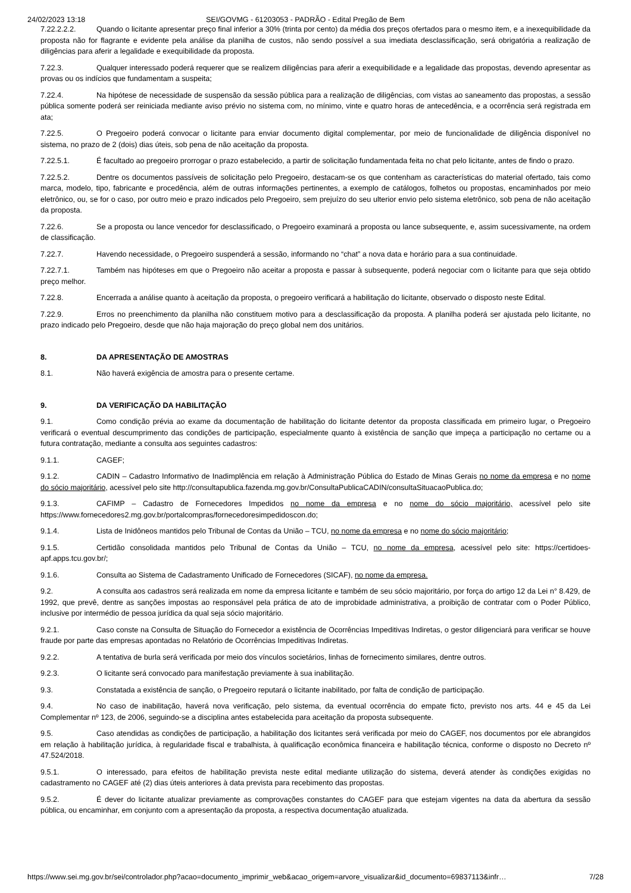24/02/2023 13:18 SEI/GOVMG - 61203053 - PADRÃO - Edital Pregão de Bem
7.22.2.2.2. Quando o licitante apresentar preço final inferior a 30% (trinta por cento) da média dos preços ofertados para o mesmo item, e a inexequibilidade da proposta não for flagrante e evidente pela análise da planilha de custos, não sendo possível a sua imediata desclassificação, será obrigatória a realização de diligências para aferir a legalidade e exequibilidade da proposta.
7.22.3. Qualquer interessado poderá requerer que se realizem diligências para aferir a exequibilidade e a legalidade das propostas, devendo apresentar as provas ou os indícios que fundamentam a suspeita;
7.22.4. Na hipótese de necessidade de suspensão da sessão pública para a realização de diligências, com vistas ao saneamento das propostas, a sessão pública somente poderá ser reiniciada mediante aviso prévio no sistema com, no mínimo, vinte e quatro horas de antecedência, e a ocorrência será registrada em ata;
7.22.5. O Pregoeiro poderá convocar o licitante para enviar documento digital complementar, por meio de funcionalidade de diligência disponível no sistema, no prazo de 2 (dois) dias úteis, sob pena de não aceitação da proposta.
7.22.5.1. É facultado ao pregoeiro prorrogar o prazo estabelecido, a partir de solicitação fundamentada feita no chat pelo licitante, antes de findo o prazo.
7.22.5.2. Dentre os documentos passíveis de solicitação pelo Pregoeiro, destacam-se os que contenham as características do material ofertado, tais como marca, modelo, tipo, fabricante e procedência, além de outras informações pertinentes, a exemplo de catálogos, folhetos ou propostas, encaminhados por meio eletrônico, ou, se for o caso, por outro meio e prazo indicados pelo Pregoeiro, sem prejuízo do seu ulterior envio pelo sistema eletrônico, sob pena de não aceitação da proposta.
7.22.6. Se a proposta ou lance vencedor for desclassificado, o Pregoeiro examinará a proposta ou lance subsequente, e, assim sucessivamente, na ordem de classificação.
7.22.7. Havendo necessidade, o Pregoeiro suspenderá a sessão, informando no “chat” a nova data e horário para a sua continuidade.
7.22.7.1. Também nas hipóteses em que o Pregoeiro não aceitar a proposta e passar à subsequente, poderá negociar com o licitante para que seja obtido preço melhor.
7.22.8. Encerrada a análise quanto à aceitação da proposta, o pregoeiro verificará a habilitação do licitante, observado o disposto neste Edital.
7.22.9. Erros no preenchimento da planilha não constituem motivo para a desclassificação da proposta. A planilha poderá ser ajustada pelo licitante, no prazo indicado pelo Pregoeiro, desde que não haja majoração do preço global nem dos unitários.
8. DA APRESENTAÇÃO DE AMOSTRAS
8.1. Não haverá exigência de amostra para o presente certame.
9. DA VERIFICAÇÃO DA HABILITAÇÃO
9.1. Como condição prévia ao exame da documentação de habilitação do licitante detentor da proposta classificada em primeiro lugar, o Pregoeiro verificará o eventual descumprimento das condições de participação, especialmente quanto à existência de sanção que impeça a participação no certame ou a futura contratação, mediante a consulta aos seguintes cadastros:
9.1.1. CAGEF;
9.1.2. CADIN – Cadastro Informativo de Inadimplência em relação à Administração Pública do Estado de Minas Gerais no nome da empresa e no nome do sócio majoritário, acessível pelo site http://consultapublica.fazenda.mg.gov.br/ConsultaPublicaCADIN/consultaSituacaoPublica.do;
9.1.3. CAFIMP – Cadastro de Fornecedores Impedidos no nome da empresa e no nome do sócio majoritário, acessível pelo site https://www.fornecedores2.mg.gov.br/portalcompras/fornecedoresimpedidoscon.do;
9.1.4. Lista de Inidôneos mantidos pelo Tribunal de Contas da União – TCU, no nome da empresa e no nome do sócio majoritário;
9.1.5. Certidão consolidada mantidos pelo Tribunal de Contas da União – TCU, no nome da empresa, acessível pelo site: https://certidoes-apf.apps.tcu.gov.br/;
9.1.6. Consulta ao Sistema de Cadastramento Unificado de Fornecedores (SICAF), no nome da empresa.
9.2. A consulta aos cadastros será realizada em nome da empresa licitante e também de seu sócio majoritário, por força do artigo 12 da Lei n° 8.429, de 1992, que prevê, dentre as sanções impostas ao responsável pela prática de ato de improbidade administrativa, a proibição de contratar com o Poder Público, inclusive por intermédio de pessoa jurídica da qual seja sócio majoritário.
9.2.1. Caso conste na Consulta de Situação do Fornecedor a existência de Ocorrências Impeditivas Indiretas, o gestor diligenciará para verificar se houve fraude por parte das empresas apontadas no Relatório de Ocorrências Impeditivas Indiretas.
9.2.2. A tentativa de burla será verificada por meio dos vínculos societários, linhas de fornecimento similares, dentre outros.
9.2.3. O licitante será convocado para manifestação previamente à sua inabilitação.
9.3. Constatada a existência de sanção, o Pregoeiro reputará o licitante inabilitado, por falta de condição de participação.
9.4. No caso de inabilitação, haverá nova verificação, pelo sistema, da eventual ocorrência do empate ficto, previsto nos arts. 44 e 45 da Lei Complementar nº 123, de 2006, seguindo-se a disciplina antes estabelecida para aceitação da proposta subsequente.
9.5. Caso atendidas as condições de participação, a habilitação dos licitantes será verificada por meio do CAGEF, nos documentos por ele abrangidos em relação à habilitação jurídica, à regularidade fiscal e trabalhista, à qualificação econômica financeira e habilitação técnica, conforme o disposto no Decreto nº 47.524/2018.
9.5.1. O interessado, para efeitos de habilitação prevista neste edital mediante utilização do sistema, deverá atender às condições exigidas no cadastramento no CAGEF até (2) dias úteis anteriores à data prevista para recebimento das propostas.
9.5.2. É dever do licitante atualizar previamente as comprovações constantes do CAGEF para que estejam vigentes na data da abertura da sessão pública, ou encaminhar, em conjunto com a apresentação da proposta, a respectiva documentação atualizada.
https://www.sei.mg.gov.br/sei/controlador.php?acao=documento_imprimir_web&acao_origem=arvore_visualizar&id_documento=69837113&infr… 7/28